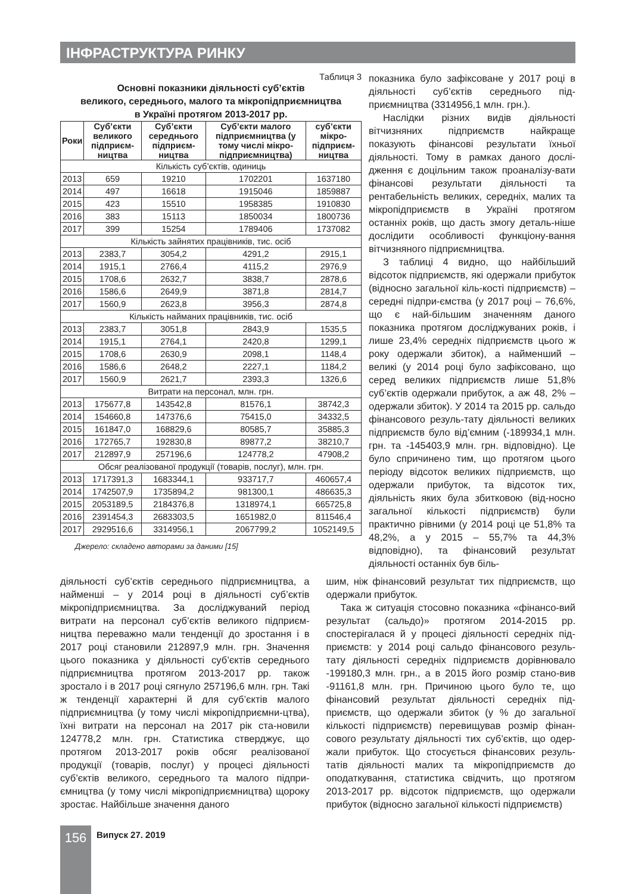ІНФРАСТРУКТУРА РИНКУ
Таблиця 3
Основні показники діяльності суб’єктів
великого, середнього, малого та мікропідприємництва
в Україні протягом 2013-2017 рр.
| Роки | Суб’єкти великого підприєм-ництва | Суб’єкти середнього підприєм-ництва | Суб’єкти малого підприємництва (у тому числі мікро-підприємництва) | суб’єкти мікро-підприєм-ництва |
| --- | --- | --- | --- | --- |
| Кількість суб’єктів, одиниць | | | | |
| 2013 | 659 | 19210 | 1702201 | 1637180 |
| 2014 | 497 | 16618 | 1915046 | 1859887 |
| 2015 | 423 | 15510 | 1958385 | 1910830 |
| 2016 | 383 | 15113 | 1850034 | 1800736 |
| 2017 | 399 | 15254 | 1789406 | 1737082 |
| Кількість зайнятих працівників, тис. осіб | | | | |
| 2013 | 2383,7 | 3054,2 | 4291,2 | 2915,1 |
| 2014 | 1915,1 | 2766,4 | 4115,2 | 2976,9 |
| 2015 | 1708,6 | 2632,7 | 3838,7 | 2878,6 |
| 2016 | 1586,6 | 2649,9 | 3871,8 | 2814,7 |
| 2017 | 1560,9 | 2623,8 | 3956,3 | 2874,8 |
| Кількість найманих працівників, тис. осіб | | | | |
| 2013 | 2383,7 | 3051,8 | 2843,9 | 1535,5 |
| 2014 | 1915,1 | 2764,1 | 2420,8 | 1299,1 |
| 2015 | 1708,6 | 2630,9 | 2098,1 | 1148,4 |
| 2016 | 1586,6 | 2648,2 | 2227,1 | 1184,2 |
| 2017 | 1560,9 | 2621,7 | 2393,3 | 1326,6 |
| Витрати на персонал, млн. грн. | | | | |
| 2013 | 175677,8 | 143542,8 | 81576,1 | 38742,3 |
| 2014 | 154660,8 | 147376,6 | 75415,0 | 34332,5 |
| 2015 | 161847,0 | 168829,6 | 80585,7 | 35885,3 |
| 2016 | 172765,7 | 192830,8 | 89877,2 | 38210,7 |
| 2017 | 212897,9 | 257196,6 | 124778,2 | 47908,2 |
| Обсяг реалізованої продукції (товарів, послуг), млн. грн. | | | | |
| 2013 | 1717391,3 | 1683344,1 | 933717,7 | 460657,4 |
| 2014 | 1742507,9 | 1735894,2 | 981300,1 | 486635,3 |
| 2015 | 2053189,5 | 2184376,8 | 1318974,1 | 665725,8 |
| 2016 | 2391454,3 | 2683303,5 | 1651982,0 | 811546,4 |
| 2017 | 2929516,6 | 3314956,1 | 2067799,2 | 1052149,5 |
Джерело: складено авторами за даними [15]
показника було зафіксоване у 2017 році в діяльності суб’єктів середнього під-приємництва (3314956,1 млн. грн.).
Наслідки різних видів діяльності вітчизняних підприємств найкраще показують фінансові результати їхньої діяльності. Тому в рамках даного дослі-дження є доцільним також проаналізу-вати фінансові результати діяльності та рентабельність великих, середніх, малих та мікропідприємств в Україні протягом останніх років, що дасть змогу деталь-ніше дослідити особливості функціону-вання вітчизняного підприємництва.
З таблиці 4 видно, що найбільший відсоток підприємств, які одержали прибуток (відносно загальної кіль-кості підприємств) – середні підпри-ємства (у 2017 році – 76,6%, що є най-більшим значенням даного показника протягом досліджуваних років, і лише 23,4% середніх підприємств цього ж року одержали збиток), а найменший – великі (у 2014 році було зафіксовано, що серед великих підприємств лише 51,8% суб’єктів одержали прибуток, а аж 48, 2% – одержали збиток). У 2014 та 2015 рр. сальдо фінансового резуль-тату діяльності великих підприємств було від’ємним (-189934,1 млн. грн. та -145403,9 млн. грн. відповідно). Це було спричинено тим, що протягом цього періоду відсоток великих підприємств, що одержали прибуток, та відсоток тих, діяльність яких була збитковою (від-носно загальної кількості підприємств) були практично рівними (у 2014 році це 51,8% та 48,2%, а у 2015 – 55,7% та 44,3% відповідно), та фінансовий результат діяльності останніх був біль-
діяльності суб’єктів середнього підприємництва, а найменші – у 2014 році в діяльності суб’єктів мікропідприємництва. За досліджуваний період витрати на персонал суб’єктів великого підприєм-ництва переважно мали тенденції до зростання і в 2017 році становили 212897,9 млн. грн. Значення цього показника у діяльності суб’єктів середнього підприємництва протягом 2013-2017 рр. також зростало і в 2017 році сягнуло 257196,6 млн. грн. Такі ж тенденції характерні й для суб’єктів малого підприємництва (у тому числі мікропідприємни-цтва), їхні витрати на персонал на 2017 рік ста-новили 124778,2 млн. грн. Статистика стверджує, що протягом 2013-2017 років обсяг реалізованої продукції (товарів, послуг) у процесі діяльності суб’єктів великого, середнього та малого підпри-ємництва (у тому числі мікропідприємництва) щороку зростає. Найбільше значення даного
шим, ніж фінансовий результат тих підприємств, що одержали прибуток.
Така ж ситуація стосовно показника «фінансо-вий результат (сальдо)» протягом 2014-2015 рр. спостерігалася й у процесі діяльності середніх під-приємств: у 2014 році сальдо фінансового резуль-тату діяльності середніх підприємств дорівнювало -199180,3 млн. грн., а в 2015 його розмір стано-вив -91161,8 млн. грн. Причиною цього було те, що фінансовий результат діяльності середніх під-приємств, що одержали збиток (у % до загальної кількості підприємств) перевищував розмір фінан-сового результату діяльності тих суб’єктів, що одер-жали прибуток. Що стосується фінансових резуль-татів діяльності малих та мікропідприємств до оподаткування, статистика свідчить, що протягом 2013-2017 рр. відсоток підприємств, що одержали прибуток (відносно загальної кількості підприємств)
156 Випуск 27. 2019